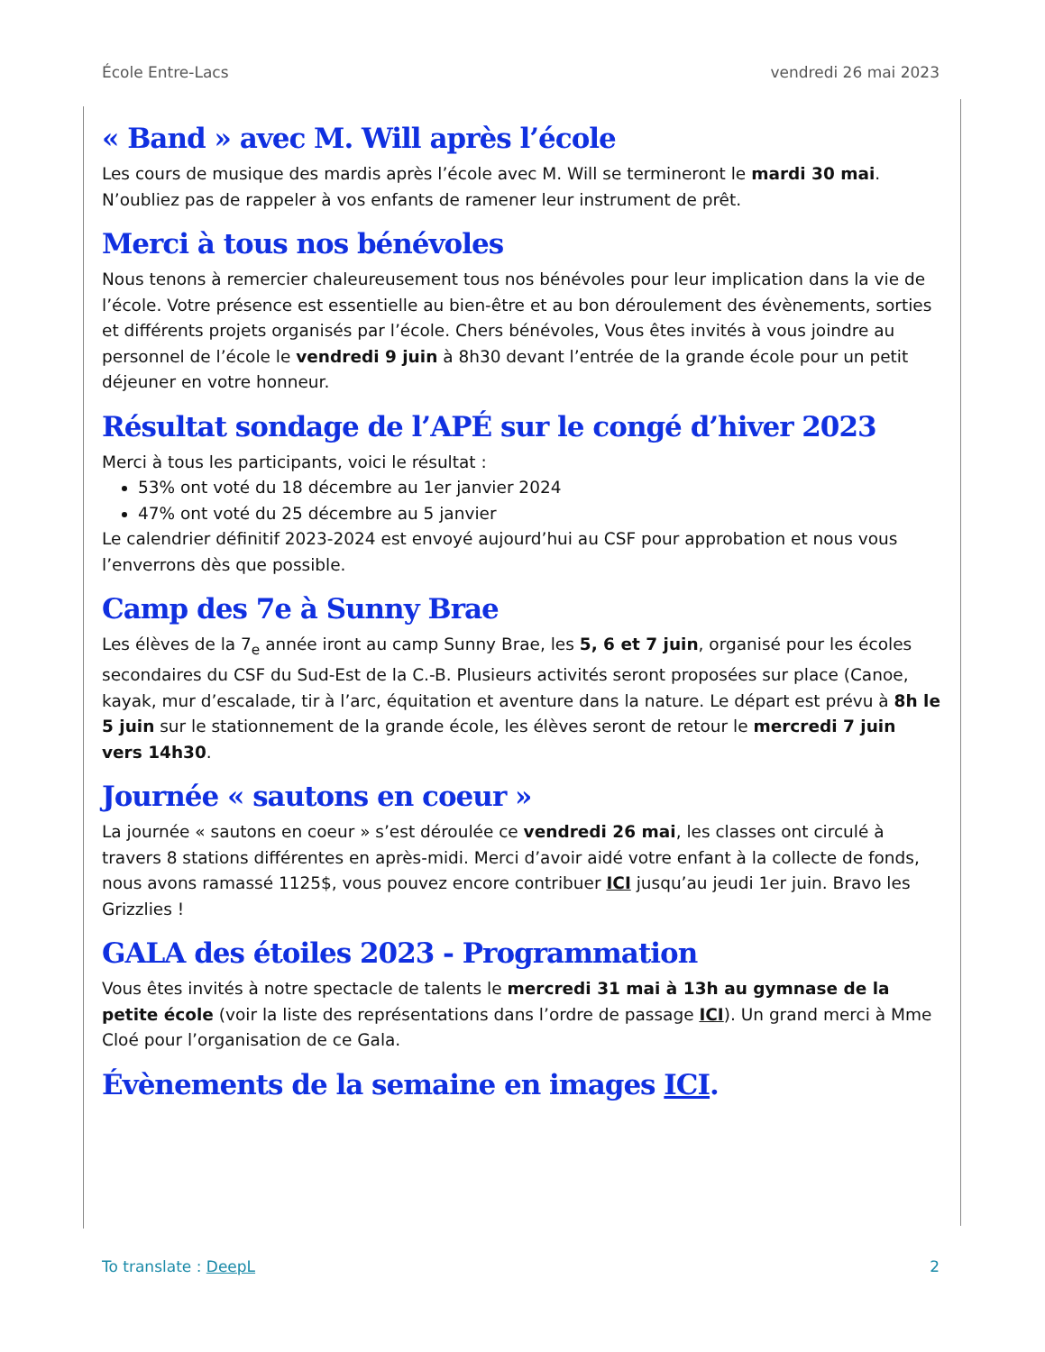École Entre-Lacs vendredi 26 mai 2023
« Band » avec M. Will après l’école
Les cours de musique des mardis après l’école avec M. Will se termineront le mardi 30 mai. N’oubliez pas de rappeler à vos enfants de ramener leur instrument de prêt.
Merci à tous nos bénévoles
Nous tenons à remercier chaleureusement tous nos bénévoles pour leur implication dans la vie de l’école. Votre présence est essentielle au bien-être et au bon déroulement des évènements, sorties et différents projets organisés par l’école. Chers bénévoles, Vous êtes invités à vous joindre au personnel de l’école le vendredi 9 juin à 8h30 devant l’entrée de la grande école pour un petit déjeuner en votre honneur.
Résultat sondage de l’APÉ sur le congé d’hiver 2023
Merci à tous les participants, voici le résultat :
53% ont voté du 18 décembre au 1er janvier 2024
47% ont voté du 25 décembre au 5 janvier
Le calendrier définitif 2023-2024 est envoyé aujourd’hui au CSF pour approbation et nous vous l’enverrons dès que possible.
Camp des 7e à Sunny Brae
Les élèves de la 7<sub>e</sub> année iront au camp Sunny Brae, les 5, 6 et 7 juin, organisé pour les écoles secondaires du CSF du Sud-Est de la C.-B. Plusieurs activités seront proposées sur place (Canoe, kayak, mur d’escalade, tir à l’arc, équitation et aventure dans la nature. Le départ est prévu à 8h le 5 juin sur le stationnement de la grande école, les élèves seront de retour le mercredi 7 juin vers 14h30.
Journée « sautons en coeur »
La journée « sautons en coeur » s’est déroulée ce vendredi 26 mai, les classes ont circulé à travers 8 stations différentes en après-midi. Merci d’avoir aidé votre enfant à la collecte de fonds, nous avons ramassé 1125$, vous pouvez encore contribuer ICI jusqu’au jeudi 1er juin. Bravo les Grizzlies !
GALA des étoiles 2023 - Programmation
Vous êtes invités à notre spectacle de talents le mercredi 31 mai à 13h au gymnase de la petite école (voir la liste des représentations dans l’ordre de passage ICI). Un grand merci à Mme Cloé pour l’organisation de ce Gala.
Évènements de la semaine en images ICI.
To translate : DeepL 2